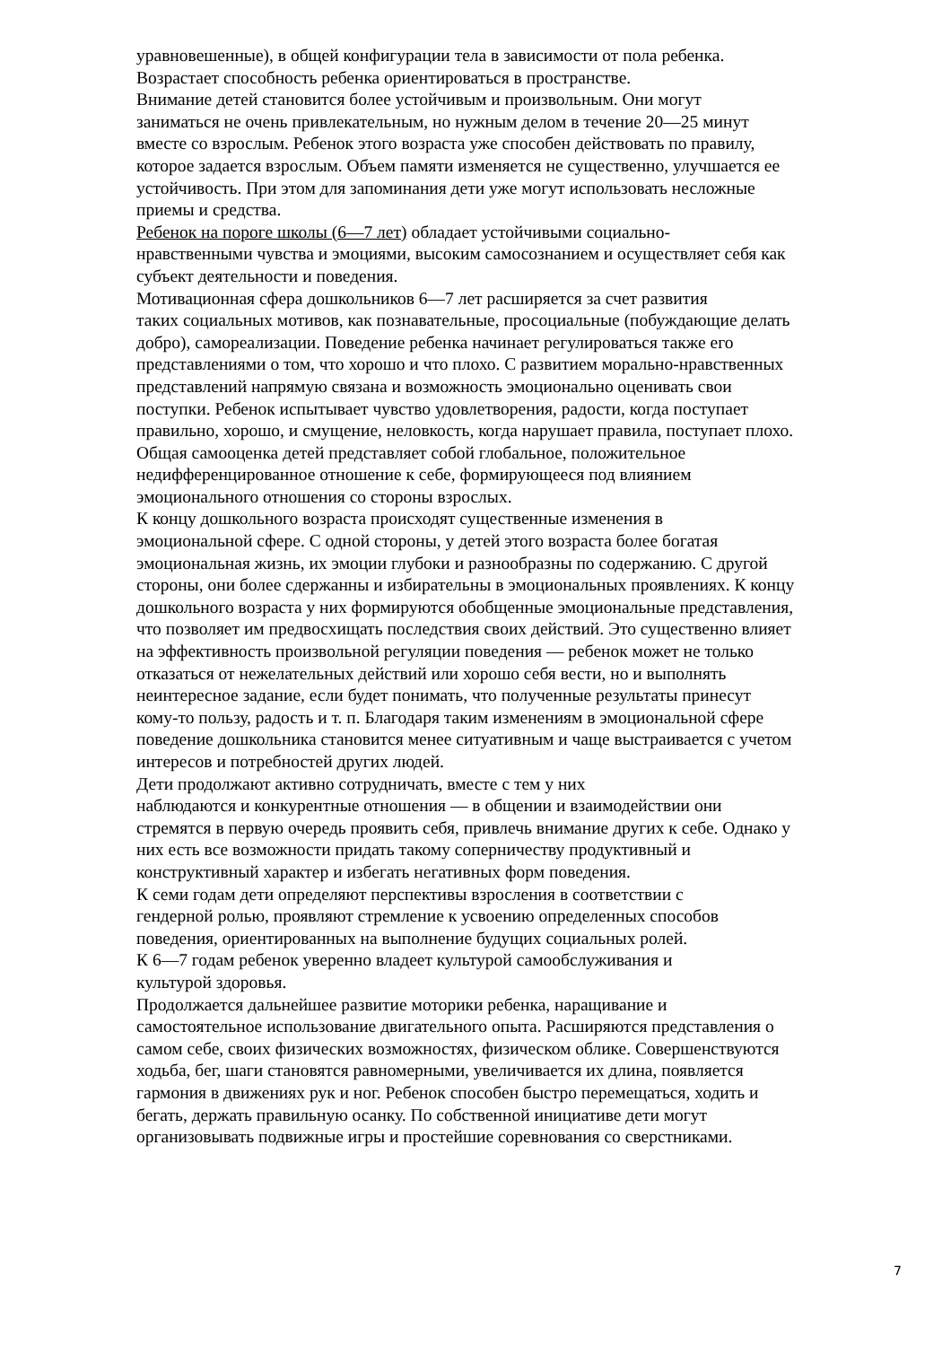уравновешенные), в общей конфигурации тела в зависимости от пола ребенка.
Возрастает способность ребенка ориентироваться в пространстве.
Внимание детей становится более устойчивым и произвольным. Они могут
заниматься не очень привлекательным, но нужным делом в течение 20—25 минут
вместе со взрослым. Ребенок этого возраста уже способен действовать по правилу,
которое задается взрослым. Объем памяти изменяется не существенно, улучшается ее
устойчивость. При этом для запоминания дети уже могут использовать несложные
приемы и средства.
Ребенок на пороге школы (6—7 лет) обладает устойчивыми социально-
нравственными чувства и эмоциями, высоким самосознанием и осуществляет себя как
субъект деятельности и поведения.
Мотивационная сфера дошкольников 6—7 лет расширяется за счет развития
таких социальных мотивов, как познавательные, просоциальные (побуждающие делать
добро), самореализации. Поведение ребенка начинает регулироваться также его
представлениями о том, что хорошо и что плохо. С развитием морально-нравственных
представлений напрямую связана и возможность эмоционально оценивать свои
поступки. Ребенок испытывает чувство удовлетворения, радости, когда поступает
правильно, хорошо, и смущение, неловкость, когда нарушает правила, поступает плохо.
Общая самооценка детей представляет собой глобальное, положительное
недифференцированное отношение к себе, формирующееся под влиянием
эмоционального отношения со стороны взрослых.
К концу дошкольного возраста происходят существенные изменения в
эмоциональной сфере. С одной стороны, у детей этого возраста более богатая
эмоциональная жизнь, их эмоции глубоки и разнообразны по содержанию. С другой
стороны, они более сдержанны и избирательны в эмоциональных проявлениях. К концу
дошкольного возраста у них формируются обобщенные эмоциональные представления,
что позволяет им предвосхищать последствия своих действий. Это существенно влияет
на эффективность произвольной регуляции поведения — ребенок может не только
отказаться от нежелательных действий или хорошо себя вести, но и выполнять
неинтересное задание, если будет понимать, что полученные результаты принесут
кому-то пользу, радость и т. п. Благодаря таким изменениям в эмоциональной сфере
поведение дошкольника становится менее ситуативным и чаще выстраивается с учетом
интересов и потребностей других людей.
Дети продолжают активно сотрудничать, вместе с тем у них
наблюдаются и конкурентные отношения — в общении и взаимодействии они
стремятся в первую очередь проявить себя, привлечь внимание других к себе. Однако у
них есть все возможности придать такому соперничеству продуктивный и
конструктивный характер и избегать негативных форм поведения.
К семи годам дети определяют перспективы взросления в соответствии с
гендерной ролью, проявляют стремление к усвоению определенных способов
поведения, ориентированных на выполнение будущих социальных ролей.
К 6—7 годам ребенок уверенно владеет культурой самообслуживания и
культурой здоровья.
Продолжается дальнейшее развитие моторики ребенка, наращивание и
самостоятельное использование двигательного опыта. Расширяются представления о
самом себе, своих физических возможностях, физическом облике. Совершенствуются
ходьба, бег, шаги становятся равномерными, увеличивается их длина, появляется
гармония в движениях рук и ног. Ребенок способен быстро перемещаться, ходить и
бегать, держать правильную осанку. По собственной инициативе дети могут
организовывать подвижные игры и простейшие соревнования со сверстниками.
7